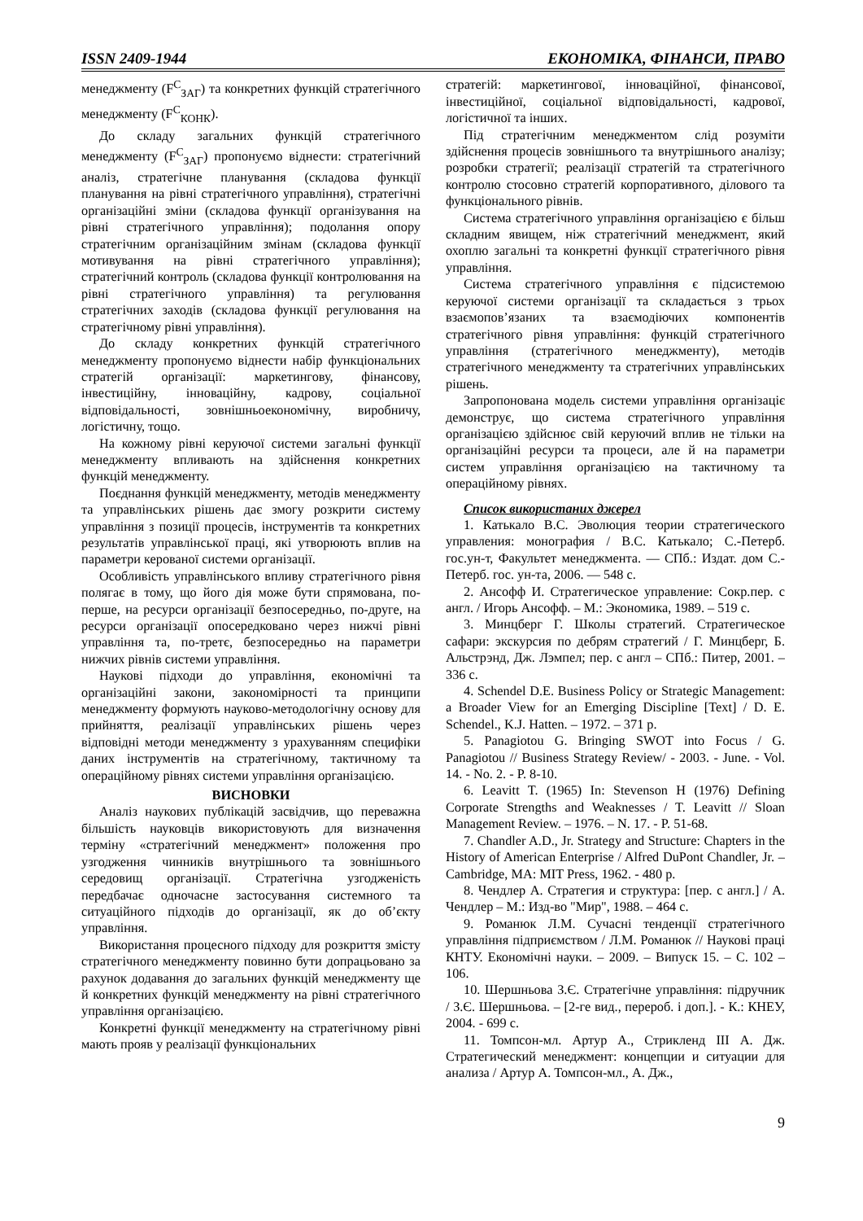ISSN 2409-1944 ЕКОНОМІКА, ФІНАНСИ, ПРАВО
менеджменту (F<sup>C</sup><sub>ЗАГ</sub>) та конкретних функцій стратегічного менеджменту (F<sup>C</sup><sub>КОНК</sub>).
До складу загальних функцій стратегічного менеджменту (F<sup>C</sup><sub>ЗАГ</sub>) пропонуємо віднести: стратегічний аналіз, стратегічне планування (складова функції планування на рівні стратегічного управління), стратегічні організаційні зміни (складова функції організування на рівні стратегічного управління); подолання опору стратегічним організаційним змінам (складова функції мотивування на рівні стратегічного управління); стратегічний контроль (складова функції контролювання на рівні стратегічного управління) та регулювання стратегічних заходів (складова функції регулювання на стратегічному рівні управління).
До складу конкретних функцій стратегічного менеджменту пропонуємо віднести набір функціональних стратегій організації: маркетингову, фінансову, інвестиційну, інноваційну, кадрову, соціальної відповідальності, зовнішньоекономічну, виробничу, логістичну, тощо.
На кожному рівні керуючої системи загальні функції менеджменту впливають на здійснення конкретних функцій менеджменту.
Поєднання функцій менеджменту, методів менеджменту та управлінських рішень дає змогу розкрити систему управління з позиції процесів, інструментів та конкретних результатів управлінської праці, які утворюють вплив на параметри керованої системи організації.
Особливість управлінського впливу стратегічного рівня полягає в тому, що його дія може бути спрямована, по-перше, на ресурси організації безпосередньо, по-друге, на ресурси організації опосередковано через нижчі рівні управління та, по-третє, безпосередньо на параметри нижчих рівнів системи управління.
Наукові підходи до управління, економічні та організаційні закони, закономірності та принципи менеджменту формують науково-методологічну основу для прийняття, реалізації управлінських рішень через відповідні методи менеджменту з урахуванням специфіки даних інструментів на стратегічному, тактичному та операційному рівнях системи управління організацією.
ВИСНОВКИ
Аналіз наукових публікацій засвідчив, що переважна більшість науковців використовують для визначення терміну «стратегічний менеджмент» положення про узгодження чинників внутрішнього та зовнішнього середовищ організації. Стратегічна узгодженість передбачає одночасне застосування системного та ситуаційного підходів до організації, як до об’єкту управління.
Використання процесного підходу для розкриття змісту стратегічного менеджменту повинно бути допрацьовано за рахунок додавання до загальних функцій менеджменту ще й конкретних функцій менеджменту на рівні стратегічного управління організацією.
Конкретні функції менеджменту на стратегічному рівні мають прояв у реалізації функціональних
стратегій: маркетингової, інноваційної, фінансової, інвестиційної, соціальної відповідальності, кадрової, логістичної та інших.
Під стратегічним менеджментом слід розуміти здійснення процесів зовнішнього та внутрішнього аналізу; розробки стратегії; реалізації стратегій та стратегічного контролю стосовно стратегій корпоративного, ділового та функціонального рівнів.
Система стратегічного управління організацією є більш складним явищем, ніж стратегічний менеджмент, який охоплю загальні та конкретні функції стратегічного рівня управління.
Система стратегічного управління є підсистемою керуючої системи організації та складається з трьох взаємопов’язаних та взаємодіючих компонентів стратегічного рівня управління: функцій стратегічного управління (стратегічного менеджменту), методів стратегічного менеджменту та стратегічних управлінських рішень.
Запропонована модель системи управління організаціє демонструє, що система стратегічного управління організацією здійснює свій керуючий вплив не тільки на організаційні ресурси та процеси, але й на параметри систем управління організацією на тактичному та операційному рівнях.
Список використаних джерел
1. Катькало В.С. Эволюция теории стратегического управления: монография / В.С. Катькало; С.-Петерб. гос.ун-т, Факультет менеджмента. — СПб.: Издат. дом С.-Петерб. гос. ун-та, 2006. — 548 с.
2. Ансофф И. Стратегическое управление: Сокр.пер. с англ. / Игорь Ансофф. – М.: Экономика, 1989. – 519 с.
3. Минцберг Г. Школы стратегий. Стратегическое сафари: экскурсия по дебрям стратегий / Г. Минцберг, Б. Альстрэнд, Дж. Лэмпел; пер. с англ – СПб.: Питер, 2001. – 336 с.
4. Schendel D.E. Business Policy or Strategic Management: a Broader View for an Emerging Discipline [Text] / D. E. Schendel., K.J. Hatten. – 1972. – 371 p.
5. Panagiotou G. Bringing SWOT into Focus / G. Panagiotou // Business Strategy Review/ - 2003. - June. - Vol. 14. - No. 2. - P. 8-10.
6. Leavitt T. (1965) In: Stevenson H (1976) Defining Corporate Strengths and Weaknesses / T. Leavitt // Sloan Management Review. – 1976. – N. 17. - P. 51-68.
7. Chandler A.D., Jr. Strategy and Structure: Chapters in the History of American Enterprise / Alfred DuPont Chandler, Jr. – Cambridge, MA: MIT Press, 1962. - 480 p.
8. Чендлер А. Стратегия и структура: [пер. с англ.] / А. Чендлер – М.: Изд-во "Мир", 1988. – 464 с.
9. Романюк Л.М. Сучасні тенденції стратегічного управління підприємством / Л.М. Романюк // Наукові праці КНТУ. Економічні науки. – 2009. – Випуск 15. – С. 102 – 106.
10. Шершньова З.Є. Стратегічне управління: підручник / З.Є. Шершньова. – [2-ге вид., перероб. і доп.]. - К.: КНЕУ, 2004. - 699 с.
11. Томпсон-мл. Артур А., Стрикленд III А. Дж. Стратегический менеджмент: концепции и ситуации для анализа / Артур А. Томпсон-мл., А. Дж.,
9